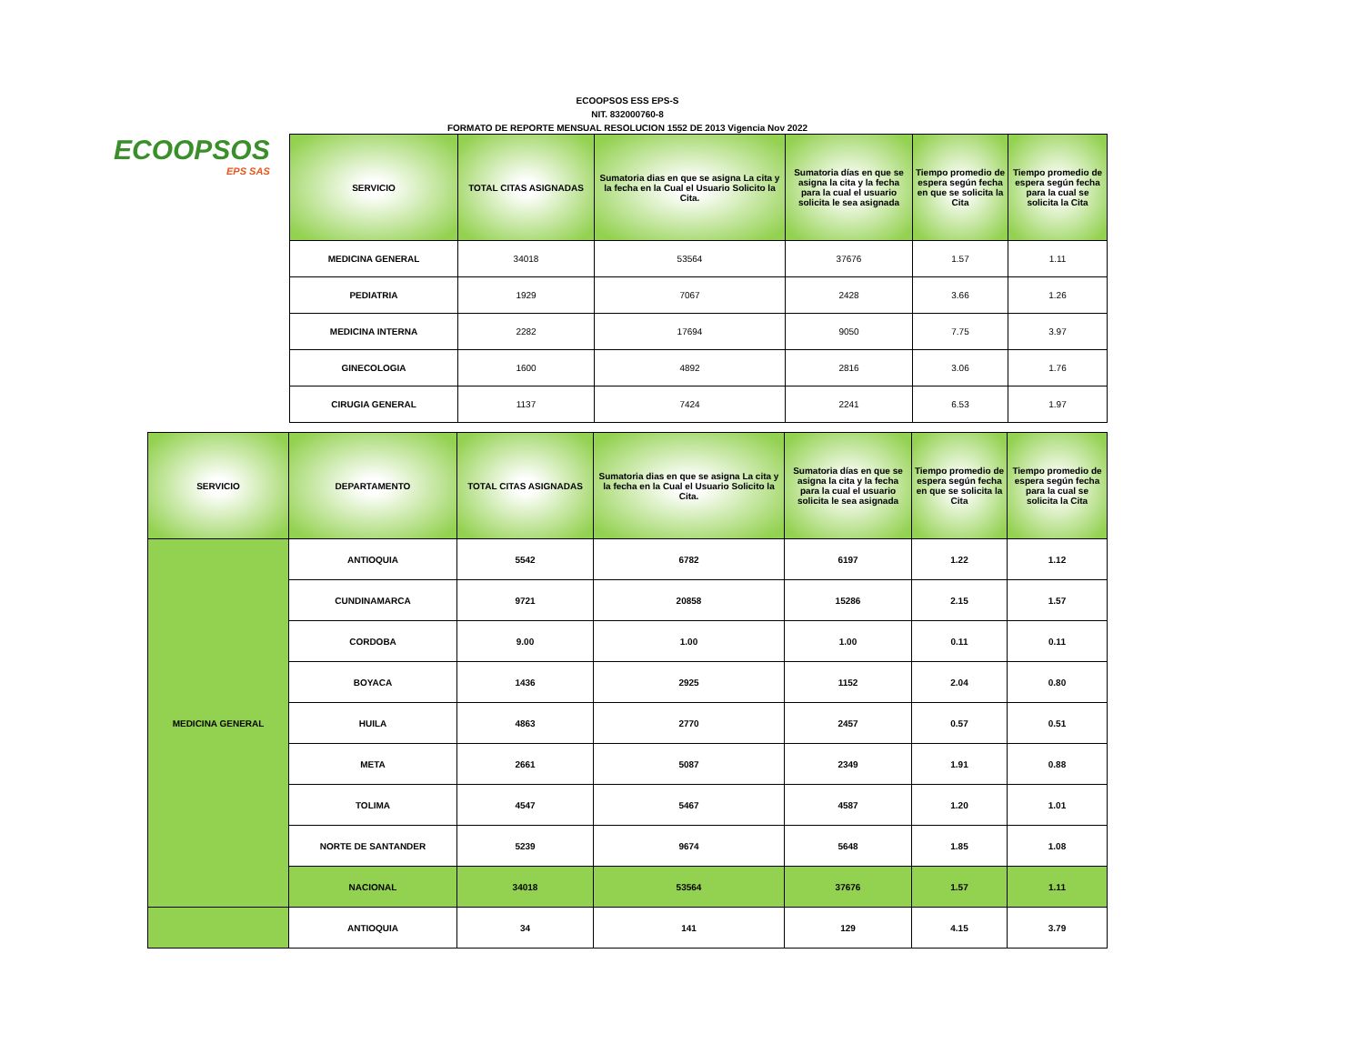ECOOPSOS ESS EPS-S
NIT. 832000760-8
FORMATO DE REPORTE MENSUAL RESOLUCION 1552 DE 2013 Vigencia Nov 2022
ECOOPSOS
EPS SAS
| SERVICIO | TOTAL CITAS ASIGNADAS | Sumatoria dias en que se asigna La cita y la fecha en la Cual el Usuario Solicito la Cita. | Sumatoria días en que se asigna la cita y la fecha para la cual el usuario solicita le sea asignada | Tiempo promedio de espera según fecha en que se solicita la Cita | Tiempo promedio de espera según fecha para la cual se solicita la Cita |
| --- | --- | --- | --- | --- | --- |
| MEDICINA GENERAL | 34018 | 53564 | 37676 | 1.57 | 1.11 |
| PEDIATRIA | 1929 | 7067 | 2428 | 3.66 | 1.26 |
| MEDICINA INTERNA | 2282 | 17694 | 9050 | 7.75 | 3.97 |
| GINECOLOGIA | 1600 | 4892 | 2816 | 3.06 | 1.76 |
| CIRUGIA GENERAL | 1137 | 7424 | 2241 | 6.53 | 1.97 |
| SERVICIO | DEPARTAMENTO | TOTAL CITAS ASIGNADAS | Sumatoria dias en que se asigna La cita y la fecha en la Cual el Usuario Solicito la Cita. | Sumatoria días en que se asigna la cita y la fecha para la cual el usuario solicita le sea asignada | Tiempo promedio de espera según fecha en que se solicita la Cita | Tiempo promedio de espera según fecha para la cual se solicita la Cita |
| --- | --- | --- | --- | --- | --- | --- |
| MEDICINA GENERAL | ANTIOQUIA | 5542 | 6782 | 6197 | 1.22 | 1.12 |
| | CUNDINAMARCA | 9721 | 20858 | 15286 | 2.15 | 1.57 |
| | CORDOBA | 9.00 | 1.00 | 1.00 | 0.11 | 0.11 |
| | BOYACA | 1436 | 2925 | 1152 | 2.04 | 0.80 |
| | HUILA | 4863 | 2770 | 2457 | 0.57 | 0.51 |
| | META | 2661 | 5087 | 2349 | 1.91 | 0.88 |
| | TOLIMA | 4547 | 5467 | 4587 | 1.20 | 1.01 |
| | NORTE DE SANTANDER | 5239 | 9674 | 5648 | 1.85 | 1.08 |
| | NACIONAL | 34018 | 53564 | 37676 | 1.57 | 1.11 |
| | ANTIOQUIA | 34 | 141 | 129 | 4.15 | 3.79 |